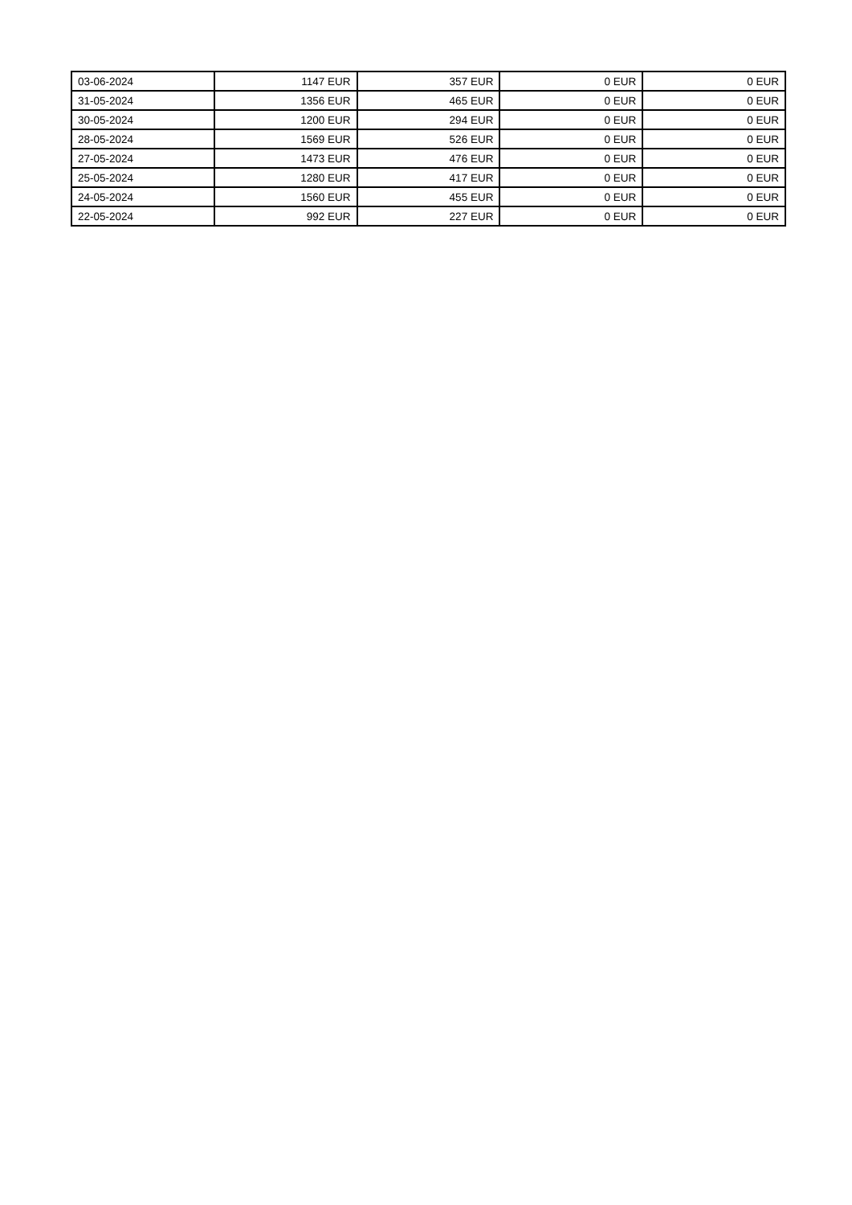| 03-06-2024 | 1147 EUR | 357 EUR | 0 EUR | 0 EUR |
| 31-05-2024 | 1356 EUR | 465 EUR | 0 EUR | 0 EUR |
| 30-05-2024 | 1200 EUR | 294 EUR | 0 EUR | 0 EUR |
| 28-05-2024 | 1569 EUR | 526 EUR | 0 EUR | 0 EUR |
| 27-05-2024 | 1473 EUR | 476 EUR | 0 EUR | 0 EUR |
| 25-05-2024 | 1280 EUR | 417 EUR | 0 EUR | 0 EUR |
| 24-05-2024 | 1560 EUR | 455 EUR | 0 EUR | 0 EUR |
| 22-05-2024 | 992 EUR | 227 EUR | 0 EUR | 0 EUR |